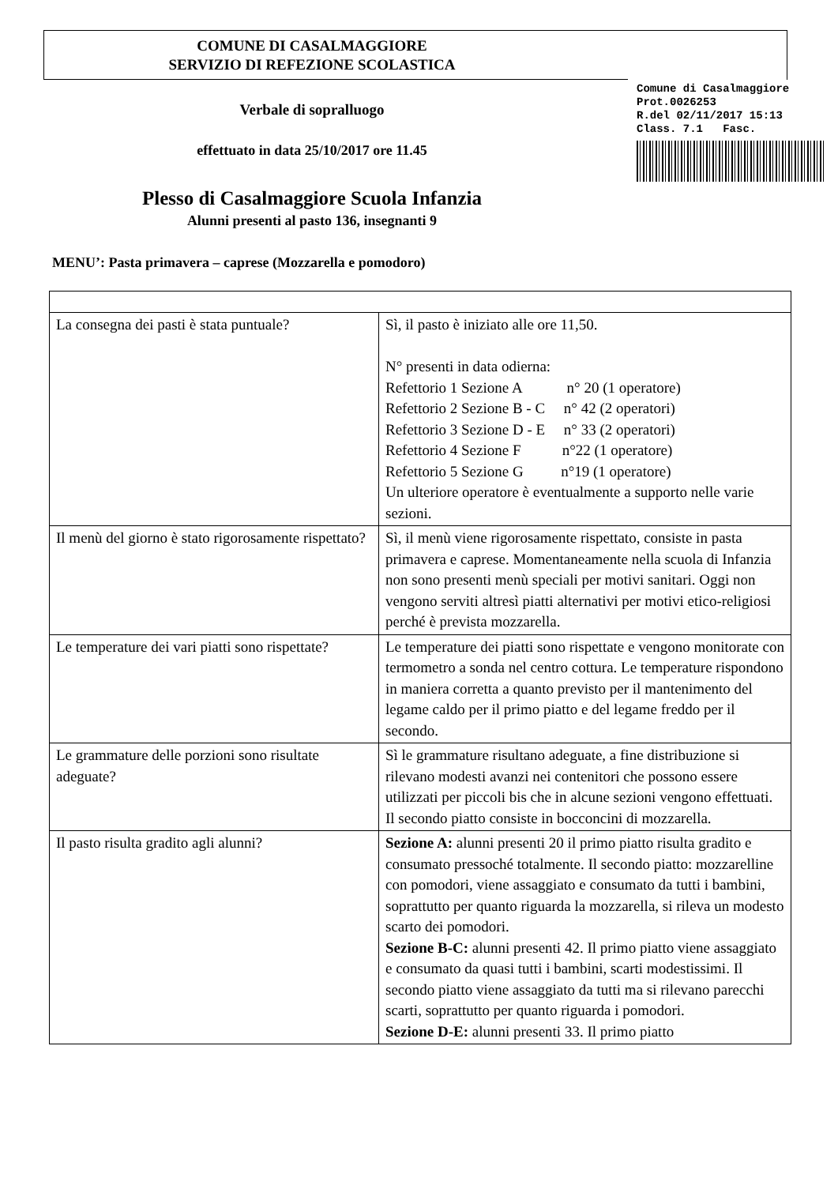COMUNE DI CASALMAGGIORE
SERVIZIO DI REFEZIONE SCOLASTICA
Comune di Casalmaggiore
Prot.0026253
R.del 02/11/2017 15:13
Class. 7.1 Fasc.
Verbale di sopralluogo
effettuato in data 25/10/2017 ore 11.45
Plesso di Casalmaggiore Scuola Infanzia
Alunni presenti al pasto 136, insegnanti 9
MENU’: Pasta primavera – caprese (Mozzarella e pomodoro)
| La consegna dei pasti è stata puntuale? | Sì, il pasto è iniziato alle ore 11,50. N° presenti in data odierna: Refettorio 1 Sezione A n° 20 (1 operatore) Refettorio 2 Sezione B - C n° 42 (2 operatori) Refettorio 3 Sezione D - E n° 33 (2 operatori) Refettorio 4 Sezione F n°22 (1 operatore) Refettorio 5 Sezione G n°19 (1 operatore) Un ulteriore operatore è eventualmente a supporto nelle varie sezioni. |
| Il menù del giorno è stato rigorosamente rispettato? | Sì, il menù viene rigorosamente rispettato, consiste in pasta primavera e caprese. Momentaneamente nella scuola di Infanzia non sono presenti menù speciali per motivi sanitari. Oggi non vengono serviti altresì piatti alternativi per motivi etico-religiosi perché è prevista mozzarella. |
| Le temperature dei vari piatti sono rispettate? | Le temperature dei piatti sono rispettate e vengono monitorate con termometro a sonda nel centro cottura. Le temperature rispondono in maniera corretta a quanto previsto per il mantenimento del legame caldo per il primo piatto e del legame freddo per il secondo. |
| Le grammature delle porzioni sono risultate adeguate? | Sì le grammature risultano adeguate, a fine distribuzione si rilevano modesti avanzi nei contenitori che possono essere utilizzati per piccoli bis che in alcune sezioni vengono effettuati. Il secondo piatto consiste in bocconcini di mozzarella. |
| Il pasto risulta gradito agli alunni? | Sezione A: alunni presenti 20 il primo piatto risulta gradito e consumato pressoché totalmente. Il secondo piatto: mozzarelline con pomodori, viene assaggiato e consumato da tutti i bambini, soprattutto per quanto riguarda la mozzarella, si rileva un modesto scarto dei pomodori. Sezione B-C: alunni presenti 42. Il primo piatto viene assaggiato e consumato da quasi tutti i bambini, scarti modestissimi. Il secondo piatto viene assaggiato da tutti ma si rilevano parecchi scarti, soprattutto per quanto riguarda i pomodori. Sezione D-E: alunni presenti 33. Il primo piatto |